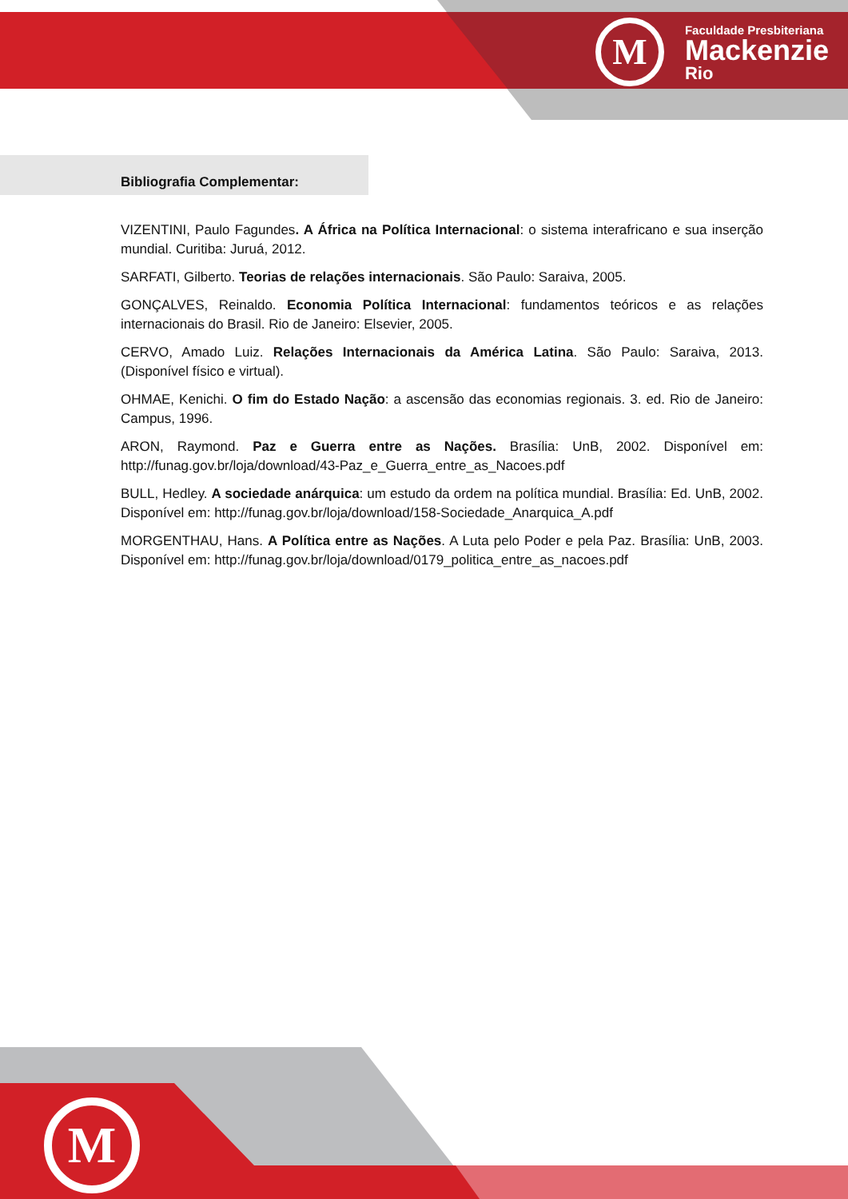M
Faculdade Presbiteriana
Mackenzie
Rio
M
Bibliografia Complementar:
VIZENTINI, Paulo Fagundes. A África na Política Internacional: o sistema interafricano e sua inserção mundial. Curitiba: Juruá, 2012.
SARFATI, Gilberto. Teorias de relações internacionais. São Paulo: Saraiva, 2005.
GONÇALVES, Reinaldo. Economia Política Internacional: fundamentos teóricos e as relações internacionais do Brasil. Rio de Janeiro: Elsevier, 2005.
CERVO, Amado Luiz. Relações Internacionais da América Latina. São Paulo: Saraiva, 2013. (Disponível físico e virtual).
OHMAE, Kenichi. O fim do Estado Nação: a ascensão das economias regionais. 3. ed. Rio de Janeiro: Campus, 1996.
ARON, Raymond. Paz e Guerra entre as Nações. Brasília: UnB, 2002. Disponível em: http://funag.gov.br/loja/download/43-Paz_e_Guerra_entre_as_Nacoes.pdf
BULL, Hedley. A sociedade anárquica: um estudo da ordem na política mundial. Brasília: Ed. UnB, 2002. Disponível em: http://funag.gov.br/loja/download/158-Sociedade_Anarquica_A.pdf
MORGENTHAU, Hans. A Política entre as Nações. A Luta pelo Poder e pela Paz. Brasília: UnB, 2003. Disponível em: http://funag.gov.br/loja/download/0179_politica_entre_as_nacoes.pdf